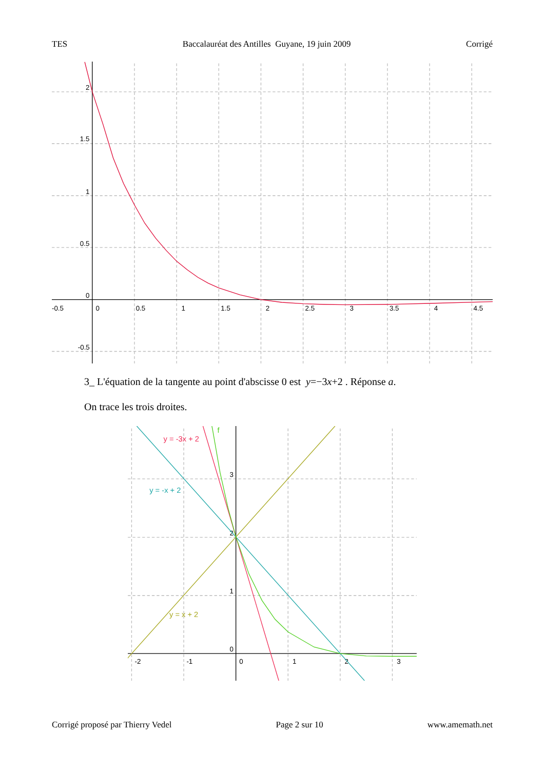TES Baccalauréat des Antilles Guyane, 19 juin 2009 Corrigé
-0.5
0
0.5
1
1.5
2
2.5
3
3.5
4
4.5
2
1.5
1
0.5
0
-0.5
3_ L'équation de la tangente au point d'abscisse 0 est y=−3x+2 . Réponse a.
On trace les trois droites.
-2
-1
0
1
2
3
0
1
2
3
y = -3x + 2
f
y = -x + 2
y = x + 2
Corrigé proposé par Thierry Vedel Page 2 sur 10 www.amemath.net